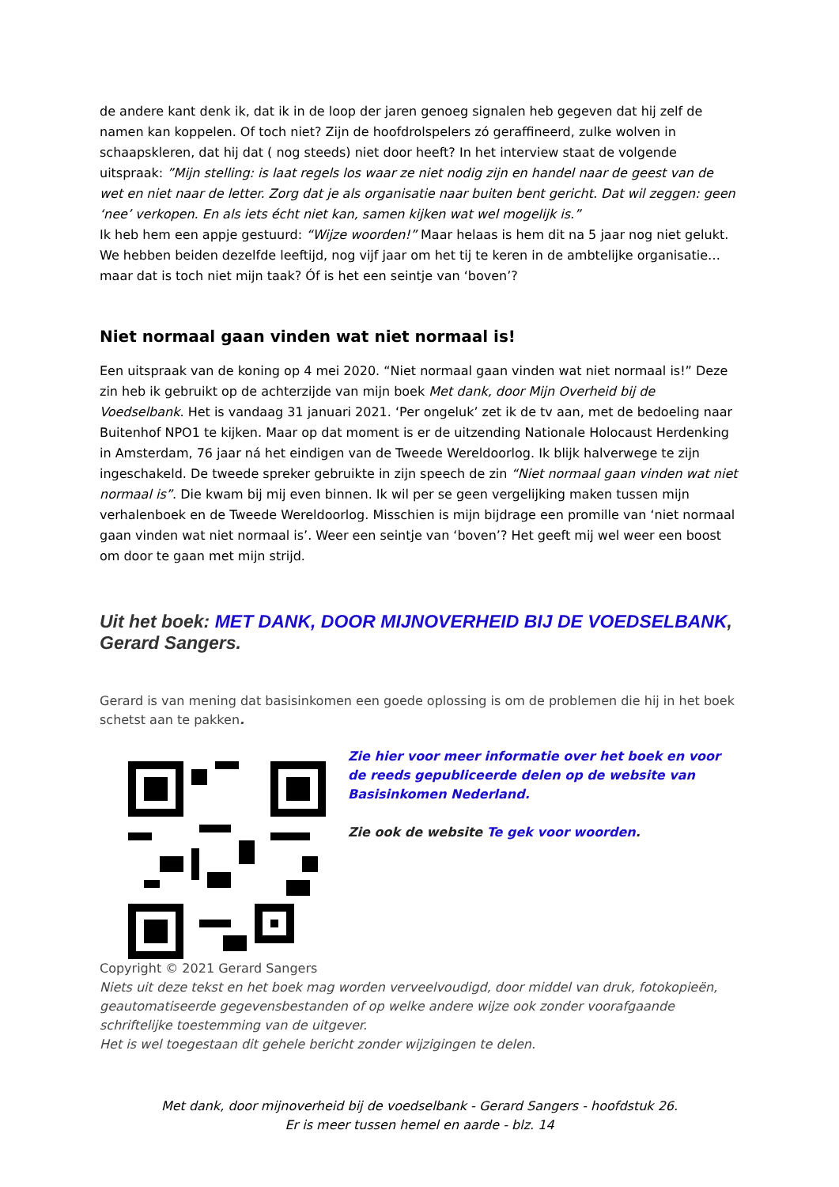de andere kant denk ik, dat ik in de loop der jaren genoeg signalen heb gegeven dat hij zelf de namen kan koppelen. Of toch niet? Zijn de hoofdrolspelers zó geraffineerd, zulke wolven in schaapskleren, dat hij dat ( nog steeds) niet door heeft? In het interview staat de volgende uitspraak: ”Mijn stelling: is laat regels los waar ze niet nodig zijn en handel naar de geest van de wet en niet naar de letter. Zorg dat je als organisatie naar buiten bent gericht. Dat wil zeggen: geen ‘nee’ verkopen. En als iets écht niet kan, samen kijken wat wel mogelijk is.”
Ik heb hem een appje gestuurd: “Wijze woorden!” Maar helaas is hem dit na 5 jaar nog niet gelukt. We hebben beiden dezelfde leeftijd, nog vijf jaar om het tij te keren in de ambtelijke organisatie… maar dat is toch niet mijn taak? Óf is het een seintje van ‘boven’?
Niet normaal gaan vinden wat niet normaal is!
Een uitspraak van de koning op 4 mei 2020. “Niet normaal gaan vinden wat niet normaal is!” Deze zin heb ik gebruikt op de achterzijde van mijn boek Met dank, door Mijn Overheid bij de Voedselbank. Het is vandaag 31 januari 2021. ‘Per ongeluk’ zet ik de tv aan, met de bedoeling naar Buitenhof NPO1 te kijken. Maar op dat moment is er de uitzending Nationale Holocaust Herdenking in Amsterdam, 76 jaar ná het eindigen van de Tweede Wereldoorlog. Ik blijk halverwege te zijn ingeschakeld. De tweede spreker gebruikte in zijn speech de zin “Niet normaal gaan vinden wat niet normaal is”. Die kwam bij mij even binnen. Ik wil per se geen vergelijking maken tussen mijn verhalenboek en de Tweede Wereldoorlog. Misschien is mijn bijdrage een promille van ‘niet normaal gaan vinden wat niet normaal is’. Weer een seintje van ‘boven’? Het geeft mij wel weer een boost om door te gaan met mijn strijd.
Uit het boek: MET DANK, DOOR MIJNOVERHEID BIJ DE VOEDSELBANK, Gerard Sangers.
Gerard is van mening dat basisinkomen een goede oplossing is om de problemen die hij in het boek schetst aan te pakken.
Zie hier voor meer informatie over het boek en voor de reeds gepubliceerde delen op de website van Basisinkomen Nederland.
Zie ook de website Te gek voor woorden.
Copyright © 2021 Gerard Sangers
Niets uit deze tekst en het boek mag worden verveelvoudigd, door middel van druk, fotokopieën, geautomatiseerde gegevensbestanden of op welke andere wijze ook zonder voorafgaande schriftelijke toestemming van de uitgever.
Het is wel toegestaan dit gehele bericht zonder wijzigingen te delen.
Met dank, door mijnoverheid bij de voedselbank - Gerard Sangers - hoofdstuk 26.
Er is meer tussen hemel en aarde - blz. 14